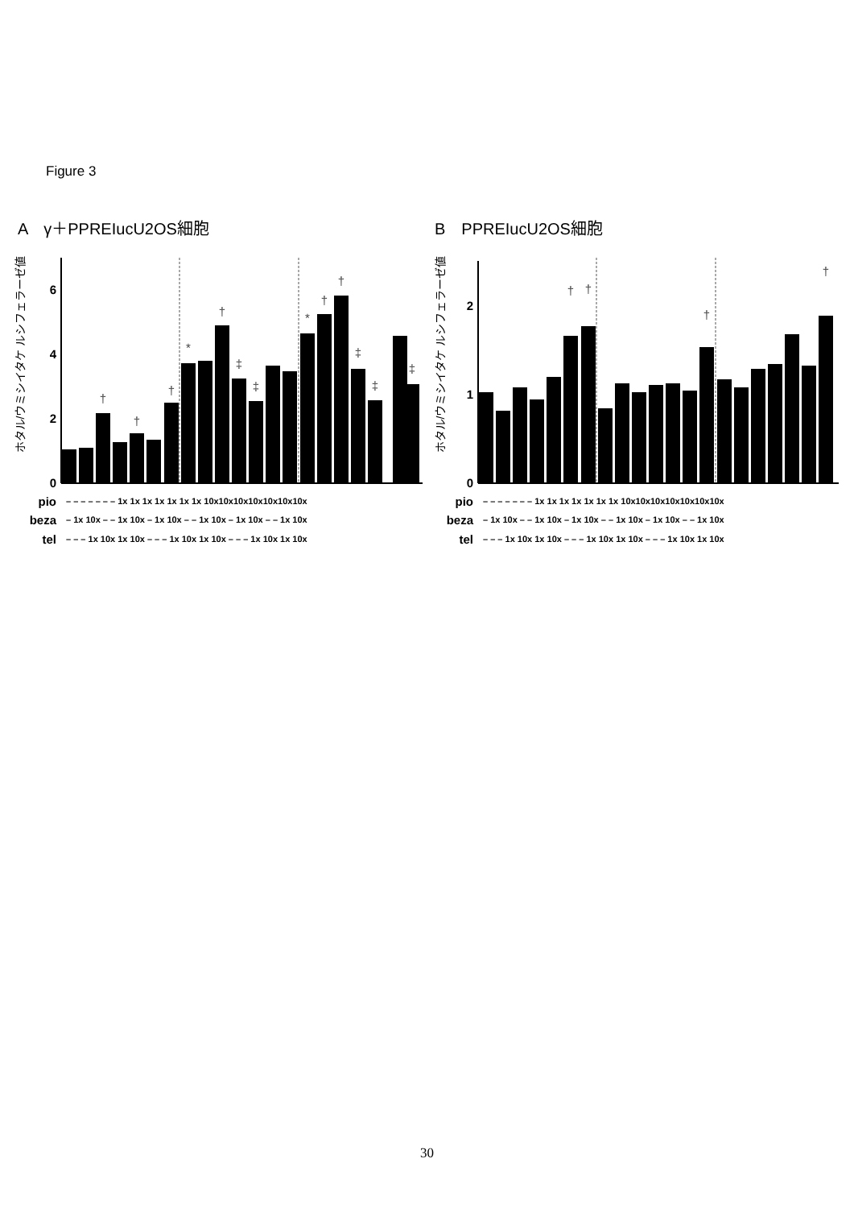Figure 3
A　γ＋PPREIucU2OS細胞 B　PPREIucU2OS細胞
ホタル/ウミシイタケ ルシフェラーゼ値
0
2
4
6
†
†
†
*
†
‡
‡
*
†
†
‡
‡
‡
pio
beza
tel
– – – – – – – 1x 1x 1x 1x 1x 1x 1x 10x10x10x10x10x10x10x
– 1x 10x – – 1x 10x – 1x 10x – – 1x 10x – 1x 10x – – 1x 10x
– – – 1x 10x 1x 10x – – – 1x 10x 1x 10x – – – 1x 10x 1x 10x
ホタル/ウミシイタケ ルシフェラーゼ値
0
1
2
†
†
†
†
pio
beza
tel
– – – – – – – 1x 1x 1x 1x 1x 1x 1x 10x10x10x10x10x10x10x
– 1x 10x – – 1x 10x – 1x 10x – – 1x 10x – 1x 10x – – 1x 10x
– – – 1x 10x 1x 10x – – – 1x 10x 1x 10x – – – 1x 10x 1x 10x
30